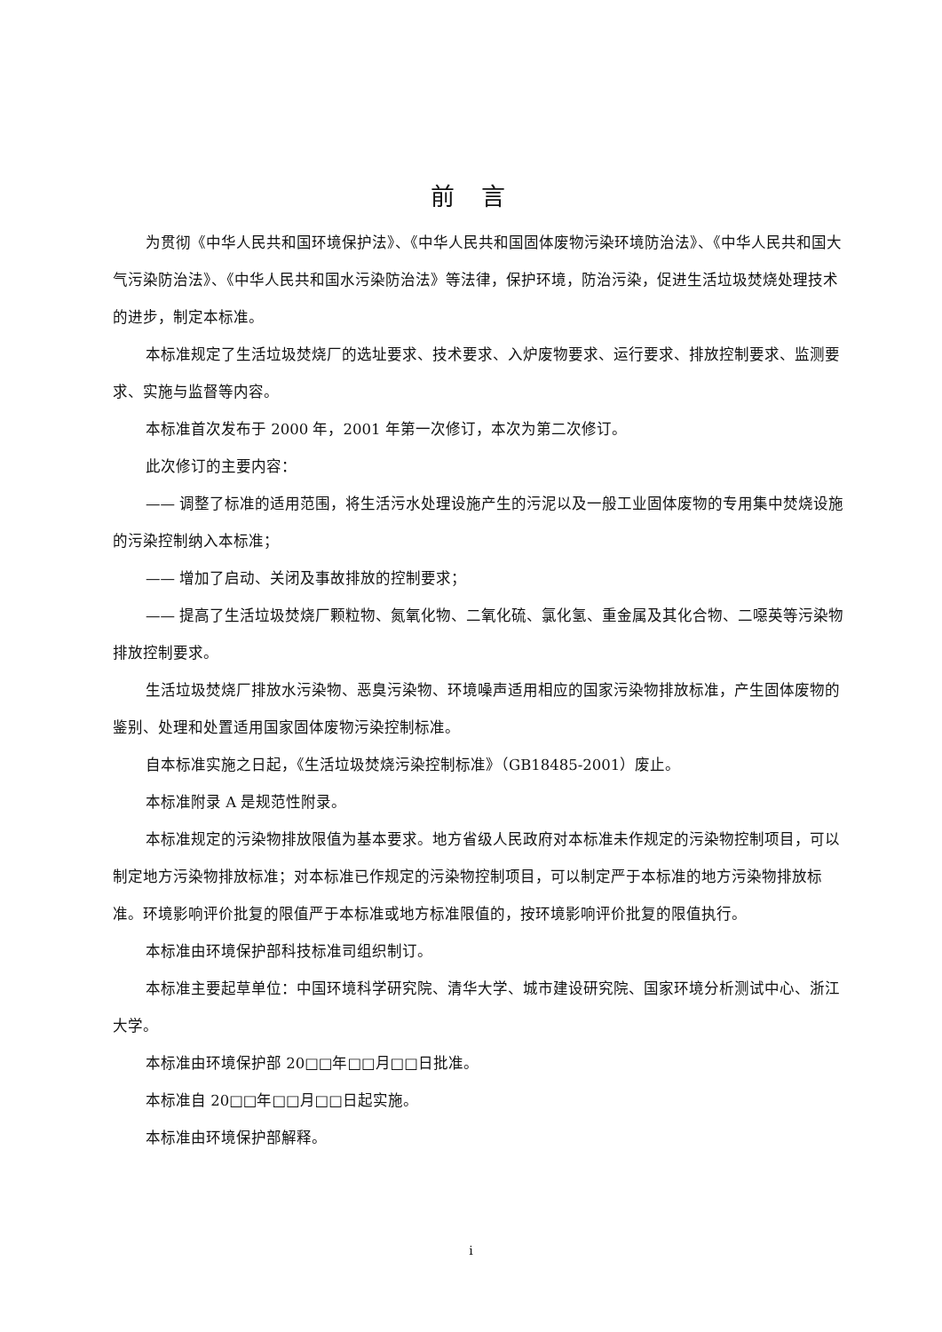前言
为贯彻《中华人民共和国环境保护法》、《中华人民共和国固体废物污染环境防治法》、《中华人民共和国大气污染防治法》、《中华人民共和国水污染防治法》等法律，保护环境，防治污染，促进生活垃圾焚烧处理技术的进步，制定本标准。
本标准规定了生活垃圾焚烧厂的选址要求、技术要求、入炉废物要求、运行要求、排放控制要求、监测要求、实施与监督等内容。
本标准首次发布于 2000 年，2001 年第一次修订，本次为第二次修订。
此次修订的主要内容：
—— 调整了标准的适用范围，将生活污水处理设施产生的污泥以及一般工业固体废物的专用集中焚烧设施的污染控制纳入本标准；
—— 增加了启动、关闭及事故排放的控制要求；
—— 提高了生活垃圾焚烧厂颗粒物、氮氧化物、二氧化硫、氯化氢、重金属及其化合物、二噁英等污染物排放控制要求。
生活垃圾焚烧厂排放水污染物、恶臭污染物、环境噪声适用相应的国家污染物排放标准，产生固体废物的鉴别、处理和处置适用国家固体废物污染控制标准。
自本标准实施之日起，《生活垃圾焚烧污染控制标准》（GB18485-2001）废止。
本标准附录 A 是规范性附录。
本标准规定的污染物排放限值为基本要求。地方省级人民政府对本标准未作规定的污染物控制项目，可以制定地方污染物排放标准；对本标准已作规定的污染物控制项目，可以制定严于本标准的地方污染物排放标准。环境影响评价批复的限值严于本标准或地方标准限值的，按环境影响评价批复的限值执行。
本标准由环境保护部科技标准司组织制订。
本标准主要起草单位：中国环境科学研究院、清华大学、城市建设研究院、国家环境分析测试中心、浙江大学。
本标准由环境保护部 20□□年□□月□□日批准。
本标准自 20□□年□□月□□日起实施。
本标准由环境保护部解释。
i